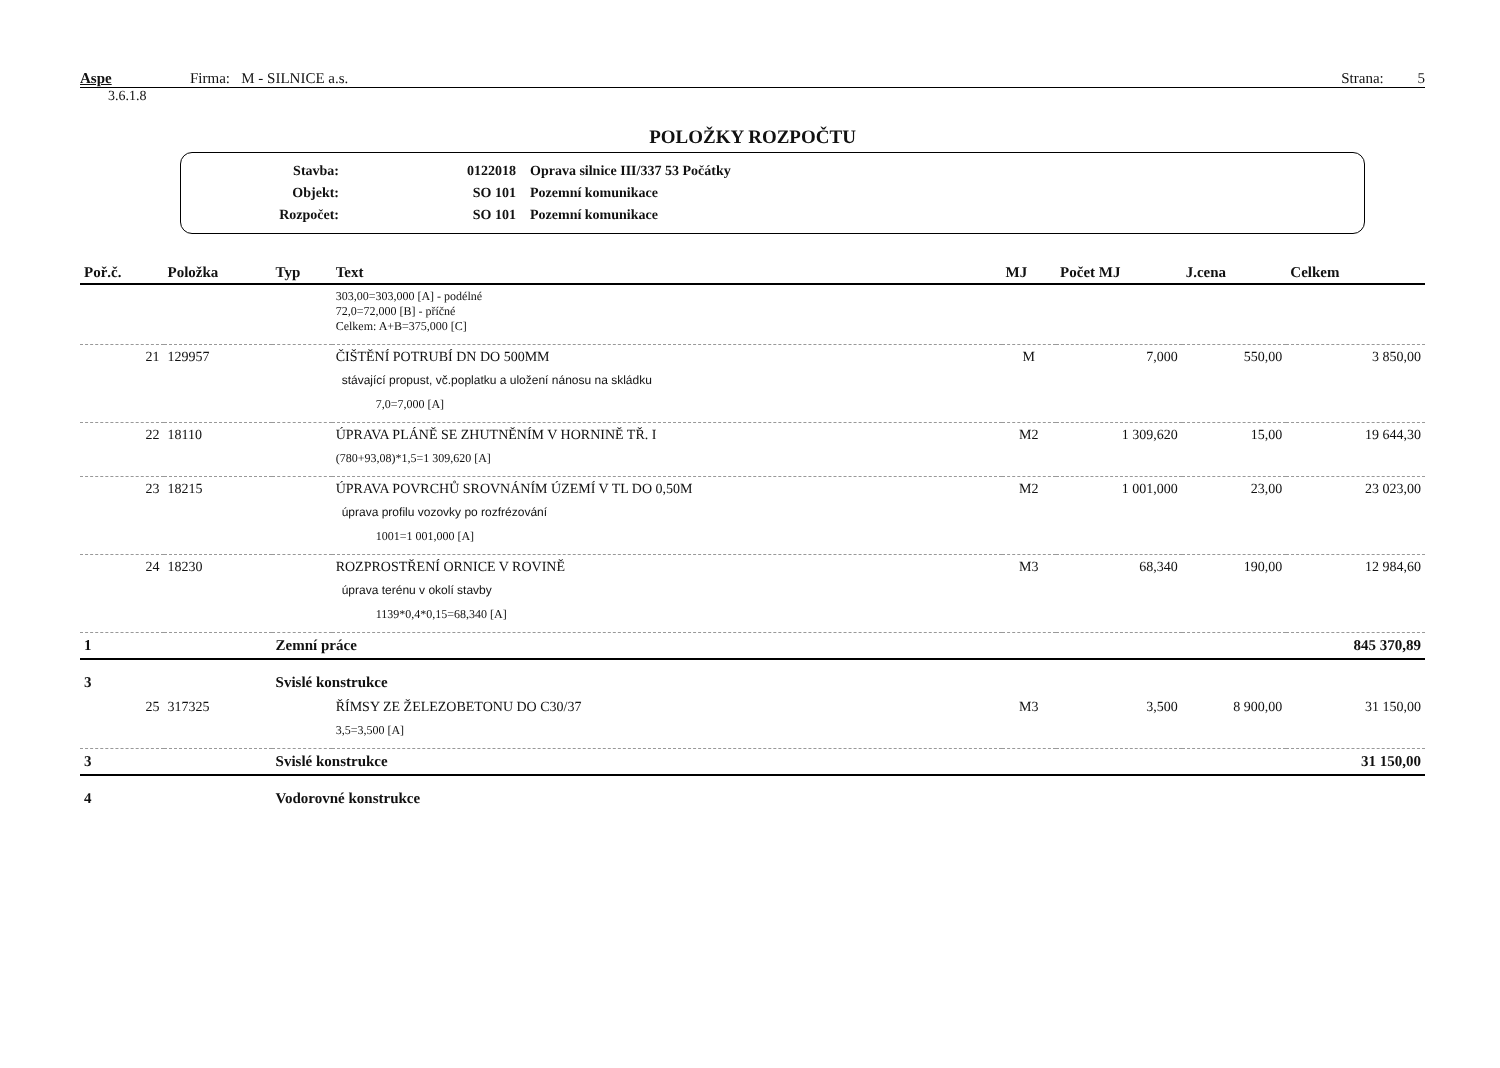Aspe Firma: M - SILNICE a.s. Strana: 5
3.6.1.8
POLOŽKY ROZPOČTU
| Stavba: | | 0122018 | Oprava silnice III/337 53 Počátky |
| Objekt: | | SO 101 | Pozemní komunikace |
| Rozpočet: | | SO 101 | Pozemní komunikace |
| Poř.č. | Položka | Typ | Text | MJ | Počet MJ | J.cena | Celkem |
| --- | --- | --- | --- | --- | --- | --- | --- |
| | | | 303,00=303,000 [A] - podélné 72,0=72,000 [B] - příčné Celkem: A+B=375,000 [C] | | | | |
| 21 | 129957 | | ČIŠTĚNÍ POTRUBÍ DN DO 500MM | M | 7,000 | 550,00 | 3 850,00 |
| | | | stávající propust, vč.poplatku a uložení nánosu na skládku 7,0=7,000 [A] | | | | |
| 22 | 18110 | | ÚPRAVA PLÁNĚ SE ZHUTNĚNÍM V HORNINĚ TŘ. I | M2 | 1 309,620 | 15,00 | 19 644,30 |
| | | | (780+93,08)*1,5=1 309,620 [A] | | | | |
| 23 | 18215 | | ÚPRAVA POVRCHŮ SROVNÁNÍM ÚZEMÍ V TL DO 0,50M | M2 | 1 001,000 | 23,00 | 23 023,00 |
| | | | úprava profilu vozovky po rozfrézování 1001=1 001,000 [A] | | | | |
| 24 | 18230 | | ROZPROSTŘENÍ ORNICE V ROVINĚ | M3 | 68,340 | 190,00 | 12 984,60 |
| | | | úprava terénu v okolí stavby 1139*0,4*0,15=68,340 [A] | | | | |
| 1 | | Zemní práce | | | | | 845 370,89 |
| 3 | | Svislé konstrukce | | | | | |
| 25 | 317325 | | ŘÍMSY ZE ŽELEZOBETONU DO C30/37 | M3 | 3,500 | 8 900,00 | 31 150,00 |
| | | | 3,5=3,500 [A] | | | | |
| 3 | | Svislé konstrukce | | | | | 31 150,00 |
| 4 | | Vodorovné konstrukce | | | | | |